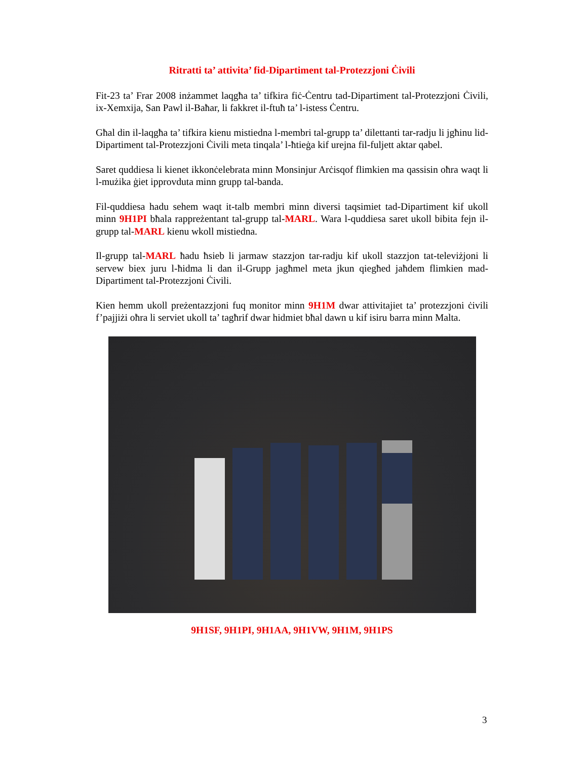Ritratti ta’ attivita’ fid-Dipartiment tal-Protezzjoni Ċivili
Fit-23 ta’ Frar 2008 inżammet laqgħa ta’ tifkira fiċ-Ċentru tad-Dipartiment tal-Protezzjoni Ċivili, ix-Xemxija, San Pawl il-Baħar, li fakkret il-ftuħ ta’ l-istess Ċentru.
Għal din il-laqgħa ta’ tifkira kienu mistiedna l-membri tal-grupp ta’ dilettanti tar-radju li jgħinu lid-Dipartiment tal-Protezzjoni Ċivili meta tinqala’ l-ħtieġa kif urejna fil-fuljett aktar qabel.
Saret quddiesa li kienet ikkonċelebrata minn Monsinjur Arċisqof flimkien ma qassisin oħra waqt li l-mużika ġiet ipprovduta minn grupp tal-banda.
Fil-quddiesa hadu sehem waqt it-talb membri minn diversi taqsimiet tad-Dipartiment kif ukoll minn 9H1PI bħala rappreżentant tal-grupp tal-MARL. Wara l-quddiesa saret ukoll bibita fejn il-grupp tal-MARL kienu wkoll mistiedna.
Il-grupp tal-MARL ħadu ħsieb li jarmaw stazzjon tar-radju kif ukoll stazzjon tat-televiżjoni li servew biex juru l-ħidma li dan il-Grupp jagħmel meta jkun qiegħed jaħdem flimkien mad-Dipartiment tal-Protezzjoni Ċivili.
Kien hemm ukoll preżentazzjoni fuq monitor minn 9H1M dwar attivitajiet ta’ protezzjoni ċivili f’pajjiżi oħra li serviet ukoll ta’ tagħrif dwar hidmiet bħal dawn u kif isiru barra minn Malta.
9H1SF, 9H1PI, 9H1AA, 9H1VW, 9H1M, 9H1PS
3